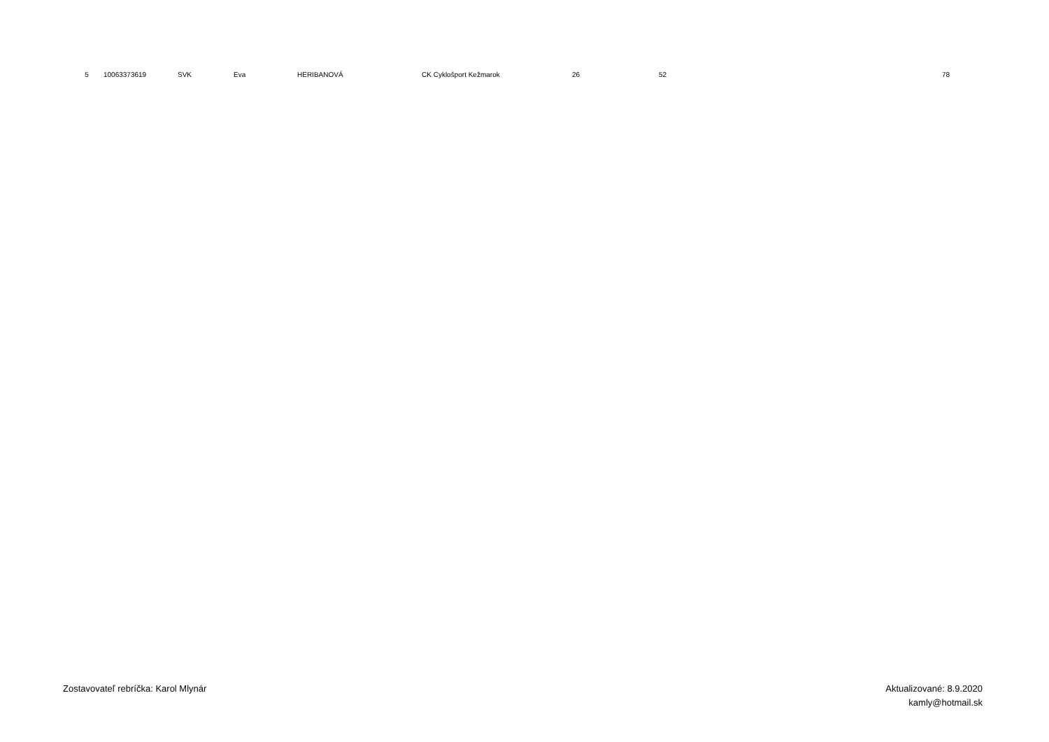| 5 | 10063373619 | SVK | Eva | HERIBANOVÁ | CK Cyklošport Kežmarok | 26 | 52 | 78 |
Zostavovateľ rebríčka: Karol Mlynár
Aktualizované: 8.9.2020
kamly@hotmail.sk